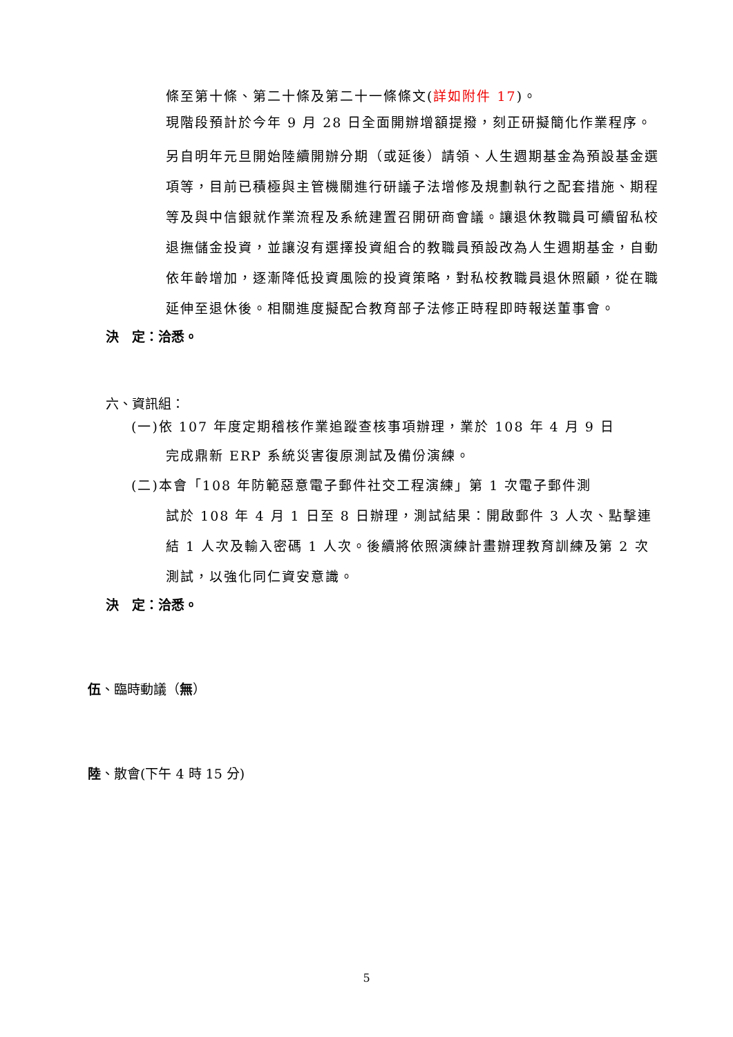條至第十條、第二十條及第二十一條條文(詳如附件 17)。
現階段預計於今年 9 月 28 日全面開辦增額提撥，刻正研擬簡化作業程序。
另自明年元旦開始陸續開辦分期（或延後）請領、人生週期基金為預設基金選項等，目前已積極與主管機關進行研議子法增修及規劃執行之配套措施、期程等及與中信銀就作業流程及系統建置召開研商會議。讓退休教職員可續留私校退撫儲金投資，並讓沒有選擇投資組合的教職員預設改為人生週期基金，自動依年齡增加，逐漸降低投資風險的投資策略，對私校教職員退休照顧，從在職延伸至退休後。相關進度擬配合教育部子法修正時程即時報送董事會。
決　定：洽悉。
六、資訊組：
(一)依 107 年度定期稽核作業追蹤查核事項辦理，業於 108 年 4 月 9 日
完成鼎新 ERP 系統災害復原測試及備份演練。
(二)本會「108 年防範惡意電子郵件社交工程演練」第 1 次電子郵件測
試於 108 年 4 月 1 日至 8 日辦理，測試結果：開啟郵件 3 人次、點擊連結 1 人次及輸入密碼 1 人次。後續將依照演練計畫辦理教育訓練及第 2 次測試，以強化同仁資安意識。
決　定：洽悉。
伍、臨時動議（無）
陸、散會(下午 4 時 15 分)
5